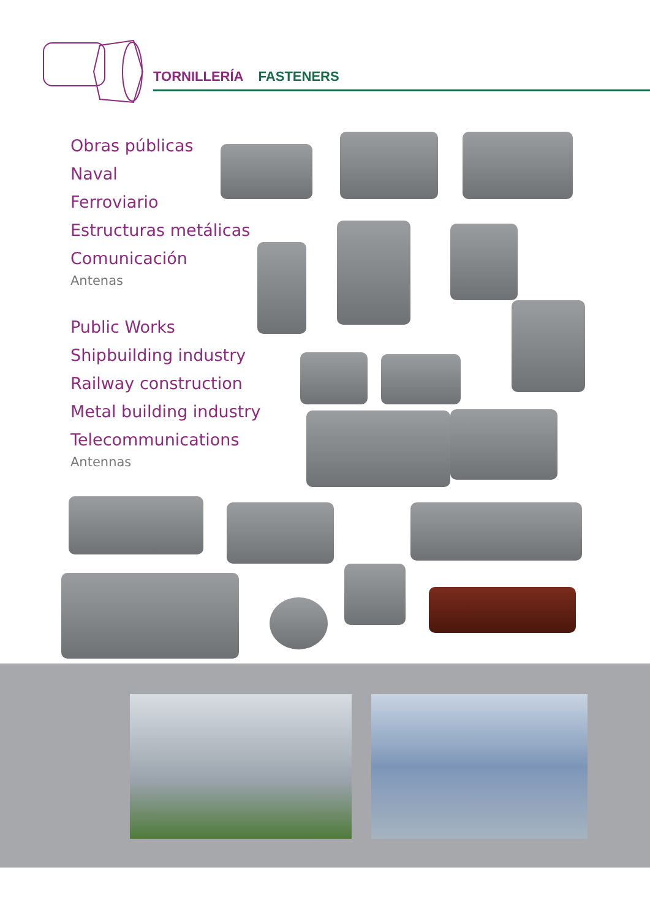TORNILLERÍA FASTENERS
Obras públicas
Naval
Ferroviario
Estructuras metálicas
Comunicación
Antenas
Public Works
Shipbuilding industry
Railway construction
Metal building industry
Telecommunications
Antennas